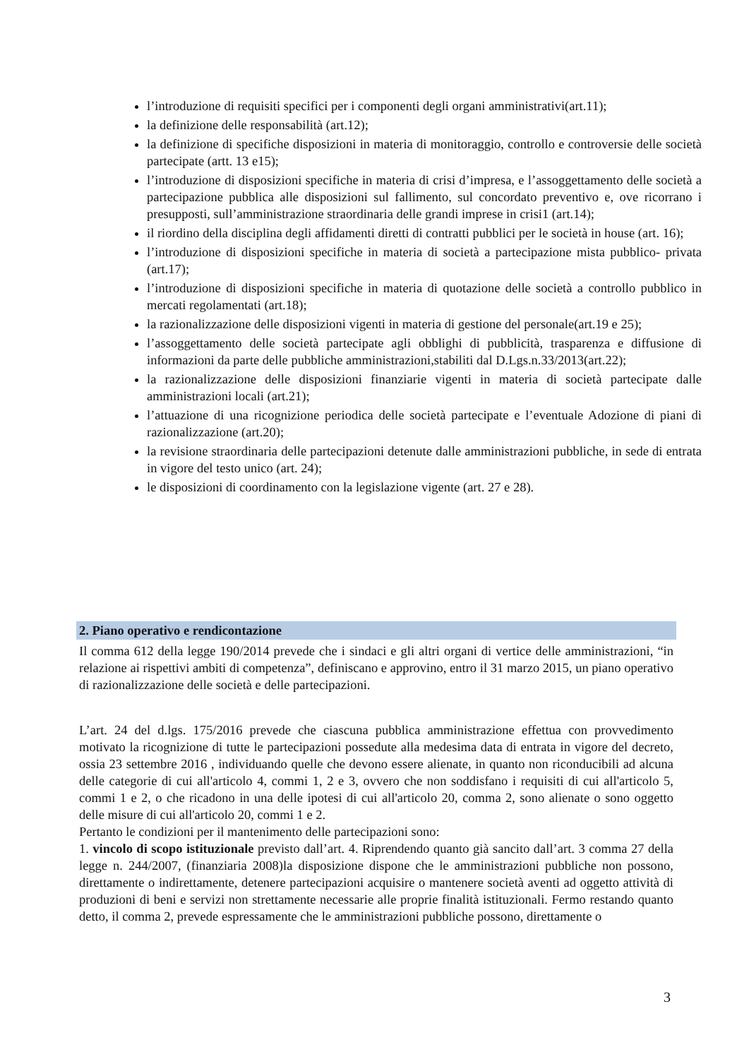l’introduzione di requisiti specifici per i componenti degli organi amministrativi(art.11);
la definizione delle responsabilità (art.12);
la definizione di specifiche disposizioni in materia di monitoraggio, controllo e controversie delle società partecipate (artt. 13 e15);
l’introduzione di disposizioni specifiche in materia di crisi d’impresa, e l’assoggettamento delle società a partecipazione pubblica alle disposizioni sul fallimento, sul concordato preventivo e, ove ricorrano i presupposti, sull’amministrazione straordinaria delle grandi imprese in crisi1 (art.14);
il riordino della disciplina degli affidamenti diretti di contratti pubblici per le società in house (art. 16);
l’introduzione di disposizioni specifiche in materia di società a partecipazione mista pubblico- privata (art.17);
l’introduzione di disposizioni specifiche in materia di quotazione delle società a controllo pubblico in mercati regolamentati (art.18);
la razionalizzazione delle disposizioni vigenti in materia di gestione del personale(art.19 e 25);
l’assoggettamento delle società partecipate agli obblighi di pubblicità, trasparenza e diffusione di informazioni da parte delle pubbliche amministrazioni,stabiliti dal D.Lgs.n.33/2013(art.22);
la razionalizzazione delle disposizioni finanziarie vigenti in materia di società partecipate dalle amministrazioni locali (art.21);
l’attuazione di una ricognizione periodica delle società partecipate e l’eventuale Adozione di piani di razionalizzazione (art.20);
la revisione straordinaria delle partecipazioni detenute dalle amministrazioni pubbliche, in sede di entrata in vigore del testo unico (art. 24);
le disposizioni di coordinamento con la legislazione vigente (art. 27 e 28).
2. Piano operativo e rendicontazione
Il comma 612 della legge 190/2014 prevede che i sindaci e gli altri organi di vertice delle amministrazioni, “in relazione ai rispettivi ambiti di competenza”, definiscano e approvino, entro il 31 marzo 2015, un piano operativo di razionalizzazione delle società e delle partecipazioni.
L’art. 24 del d.lgs. 175/2016 prevede che ciascuna pubblica amministrazione effettua con provvedimento motivato la ricognizione di tutte le partecipazioni possedute alla medesima data di entrata in vigore del decreto, ossia 23 settembre 2016 , individuando quelle che devono essere alienate, in quanto non riconducibili ad alcuna delle categorie di cui all'articolo 4, commi 1, 2 e 3, ovvero che non soddisfano i requisiti di cui all'articolo 5, commi 1 e 2, o che ricadono in una delle ipotesi di cui all'articolo 20, comma 2, sono alienate o sono oggetto delle misure di cui all'articolo 20, commi 1 e 2.
Pertanto le condizioni per il mantenimento delle partecipazioni sono:
1. vincolo di scopo istituzionale previsto dall’art. 4. Riprendendo quanto già sancito dall’art. 3 comma 27 della legge n. 244/2007, (finanziaria 2008)la disposizione dispone che le amministrazioni pubbliche non possono, direttamente o indirettamente, detenere partecipazioni acquisire o mantenere società aventi ad oggetto attività di produzioni di beni e servizi non strettamente necessarie alle proprie finalità istituzionali. Fermo restando quanto detto, il comma 2, prevede espressamente che le amministrazioni pubbliche possono, direttamente o
3